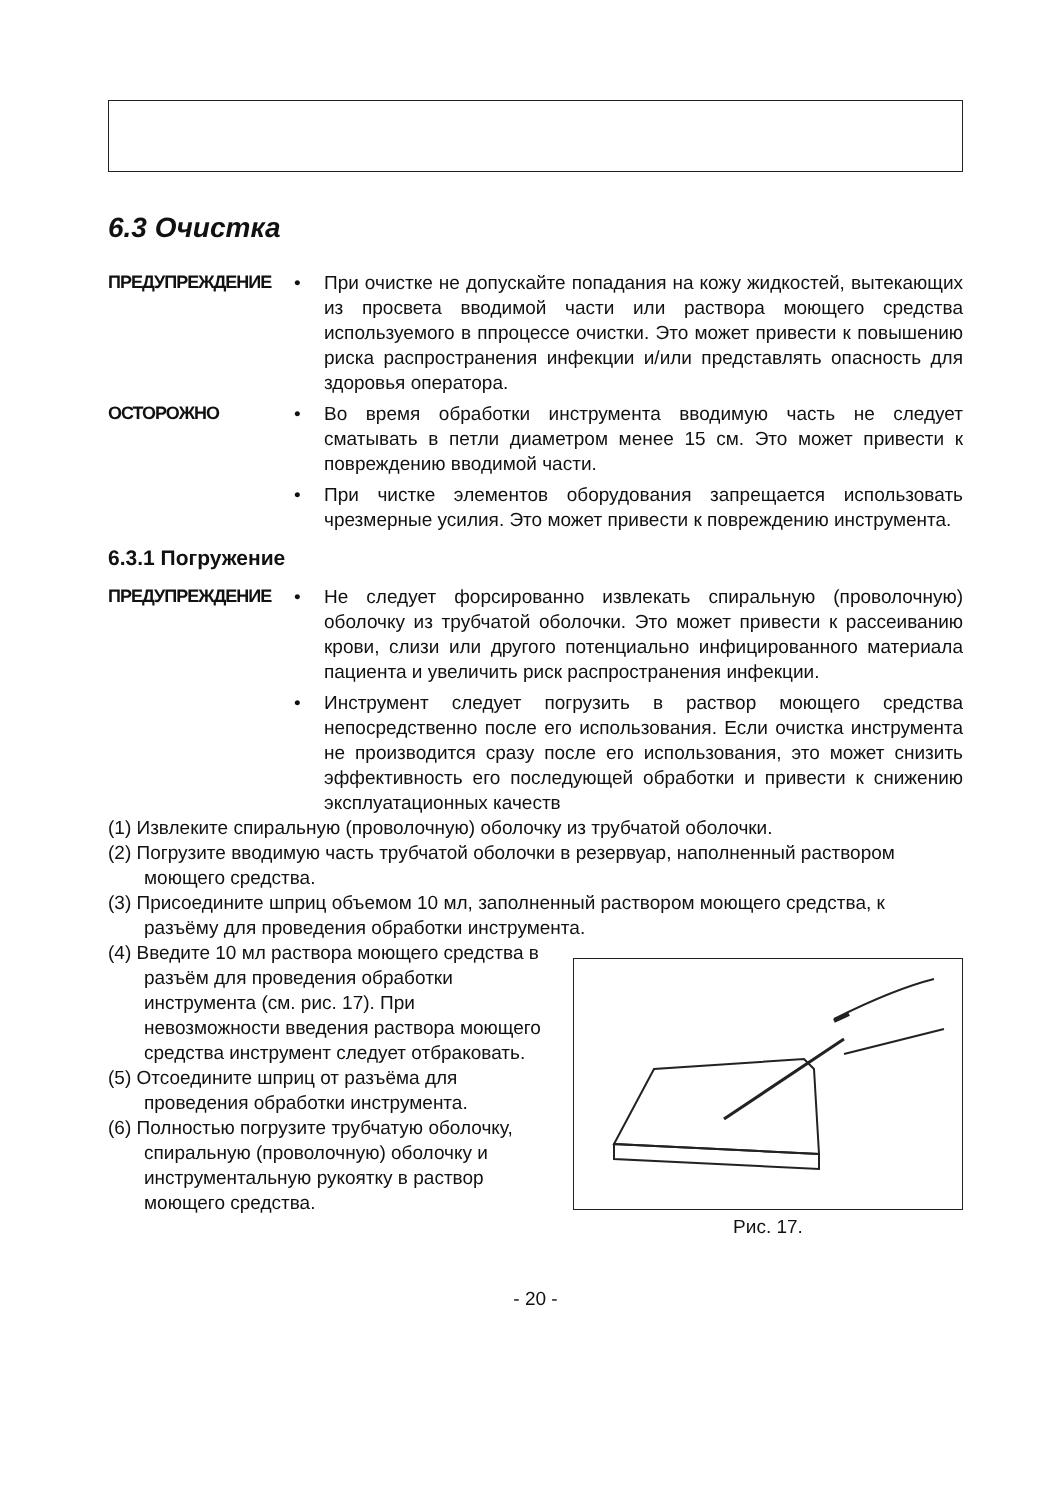6.3 Очистка
ПРЕДУПРЕЖДЕНИЕ • При очистке не допускайте попадания на кожу жидкостей, вытекающих из просвета вводимой части или раствора моющего средства используемого в ппроцессе очистки. Это может привести к повышению риска распространения инфекции и/или представлять опасность для здоровья оператора.
ОСТОРОЖНО • Во время обработки инструмента вводимую часть не следует сматывать в петли диаметром менее 15 см. Это может привести к повреждению вводимой части.
• При чистке элементов оборудования запрещается использовать чрезмерные усилия. Это может привести к повреждению инструмента.
6.3.1 Погружение
ПРЕДУПРЕЖДЕНИЕ • Не следует форсированно извлекать спиральную (проволочную) оболочку из трубчатой оболочки. Это может привести к рассеиванию крови, слизи или другого потенциально инфицированного материала пациента и увеличить риск распространения инфекции.
• Инструмент следует погрузить в раствор моющего средства непосредственно после его использования. Если очистка инструмента не производится сразу после его использования, это может снизить эффективность его последующей обработки и привести к снижению эксплуатационных качеств
(1) Извлеките спиральную (проволочную) оболочку из трубчатой оболочки.
(2) Погрузите вводимую часть трубчатой оболочки в резервуар, наполненный раствором моющего средства.
(3) Присоедините шприц объемом 10 мл, заполненный раствором моющего средства, к разъёму для проведения обработки инструмента.
(4) Введите 10 мл раствора моющего средства в разъём для проведения обработки инструмента (см. рис. 17). При невозможности введения раствора моющего средства инструмент следует отбраковать.
(5) Отсоедините шприц от разъёма для проведения обработки инструмента.
(6) Полностью погрузите трубчатую оболочку, спиральную (проволочную) оболочку и инструментальную рукоятку в раствор моющего средства.
Рис. 17.
- 20 -